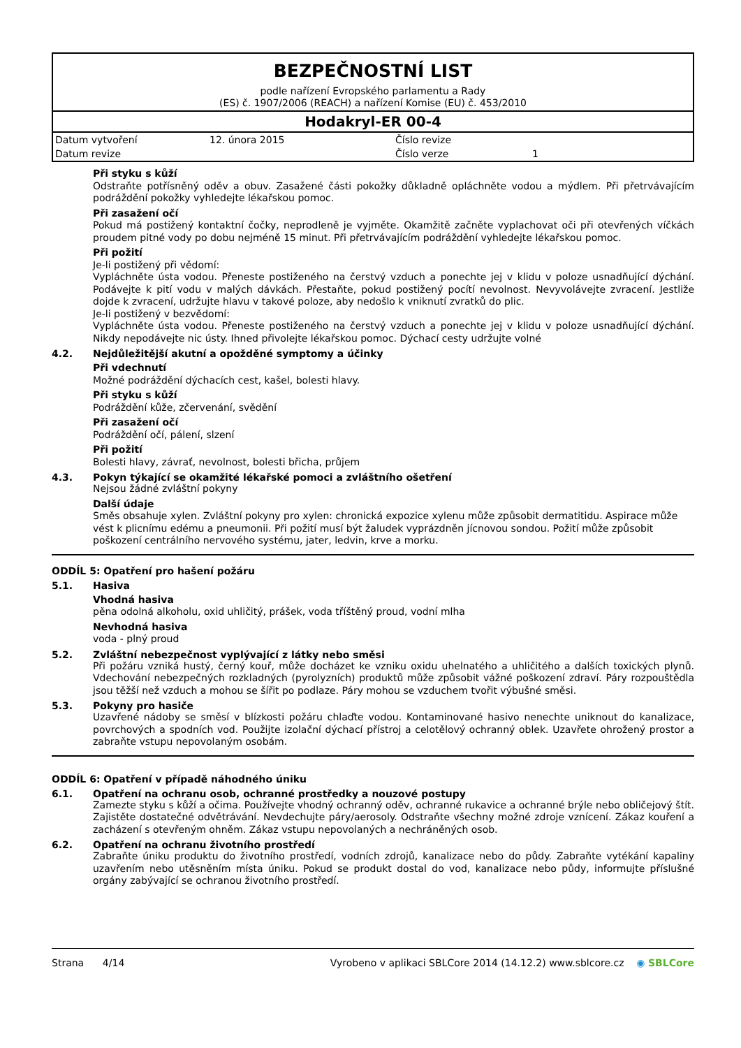BEZPEČNOSTNÍ LIST
podle nařízení Evropského parlamentu a Rady
(ES) č. 1907/2006 (REACH) a nařízení Komise (EU) č. 453/2010
Hodakryl-ER 00-4
| Datum vytvoření | 12. února 2015 | Číslo revize | |
| Datum revize | | Číslo verze | 1 |
Při styku s kůží
Odstraňte potřísněný oděv a obuv. Zasažené části pokožky důkladně opláchněte vodou a mýdlem. Při přetrvávajícím podráždění pokožky vyhledejte lékařskou pomoc.
Při zasažení očí
Pokud má postižený kontaktní čočky, neprodleně je vyjměte. Okamžitě začněte vyplachovat oči při otevřených víčkách proudem pitné vody po dobu nejméně 15 minut. Při přetrvávajícím podráždění vyhledejte lékařskou pomoc.
Při požití
Je-li postižený při vědomí:
Vypláchněte ústa vodou. Přeneste postiženého na čerstvý vzduch a ponechte jej v klidu v poloze usnadňující dýchání. Podávejte k pití vodu v malých dávkách. Přestaňte, pokud postižený pocítí nevolnost. Nevyvolávejte zvracení. Jestliže dojde k zvracení, udržujte hlavu v takové poloze, aby nedošlo k vniknutí zvratků do plic.
Je-li postižený v bezvědomí:
Vypláchněte ústa vodou. Přeneste postiženého na čerstvý vzduch a ponechte jej v klidu v poloze usnadňující dýchání. Nikdy nepodávejte nic ústy. Ihned přivolejte lékařskou pomoc. Dýchací cesty udržujte volné
4.2. Nejdůležitější akutní a opožděné symptomy a účinky
Při vdechnutí
Možné podráždění dýchacích cest, kašel, bolesti hlavy.
Při styku s kůží
Podráždění kůže, zčervenání, svědění
Při zasažení očí
Podráždění očí, pálení, slzení
Při požití
Bolesti hlavy, závrať, nevolnost, bolesti břicha, průjem
4.3. Pokyn týkající se okamžité lékařské pomoci a zvláštního ošetření
Nejsou žádné zvláštní pokyny
Další údaje
Směs obsahuje xylen. Zvláštní pokyny pro xylen: chronická expozice xylenu může způsobit dermatitidu. Aspirace může vést k plicnímu edému a pneumonii. Při požití musí být žaludek vyprázdněn jícnovou sondou. Požití může způsobit poškození centrálního nervového systému, jater, ledvin, krve a morku.
ODDÍL 5: Opatření pro hašení požáru
5.1. Hasiva
Vhodná hasiva
pěna odolná alkoholu, oxid uhličitý, prášek, voda tříštěný proud, vodní mlha
Nevhodná hasiva
voda - plný proud
5.2. Zvláštní nebezpečnost vyplývající z látky nebo směsi
Při požáru vzniká hustý, černý kouř, může docházet ke vzniku oxidu uhelnatého a uhličitého a dalších toxických plynů. Vdechování nebezpečných rozkladných (pyrolyzních) produktů může způsobit vážné poškození zdraví. Páry rozpouštědla jsou těžší než vzduch a mohou se šířit po podlaze. Páry mohou se vzduchem tvořit výbušné směsi.
5.3. Pokyny pro hasiče
Uzavřené nádoby se směsí v blízkosti požáru chlaďte vodou. Kontaminované hasivo nenechte uniknout do kanalizace, povrchových a spodních vod. Použijte izolační dýchací přístroj a celotělový ochranný oblek. Uzavřete ohrožený prostor a zabraňte vstupu nepovolaným osobám.
ODDÍL 6: Opatření v případě náhodného úniku
6.1. Opatření na ochranu osob, ochranné prostředky a nouzové postupy
Zamezte styku s kůží a očima. Používejte vhodný ochranný oděv, ochranné rukavice a ochranné brýle nebo obličejový štít. Zajistěte dostatečné odvětrávání. Nevdechujte páry/aerosoly. Odstraňte všechny možné zdroje vznícení. Zákaz kouření a zacházení s otevřeným ohněm. Zákaz vstupu nepovolaných a nechráněných osob.
6.2. Opatření na ochranu životního prostředí
Zabraňte úniku produktu do životního prostředí, vodních zdrojů, kanalizace nebo do půdy. Zabraňte vytékání kapaliny uzavřením nebo utěsněním místa úniku. Pokud se produkt dostal do vod, kanalizace nebo půdy, informujte příslušné orgány zabývající se ochranou životního prostředí.
Strana 4/14 Vyrobeno v aplikaci SBLCore 2014 (14.12.2) www.sblcore.cz ◉ SBLCore